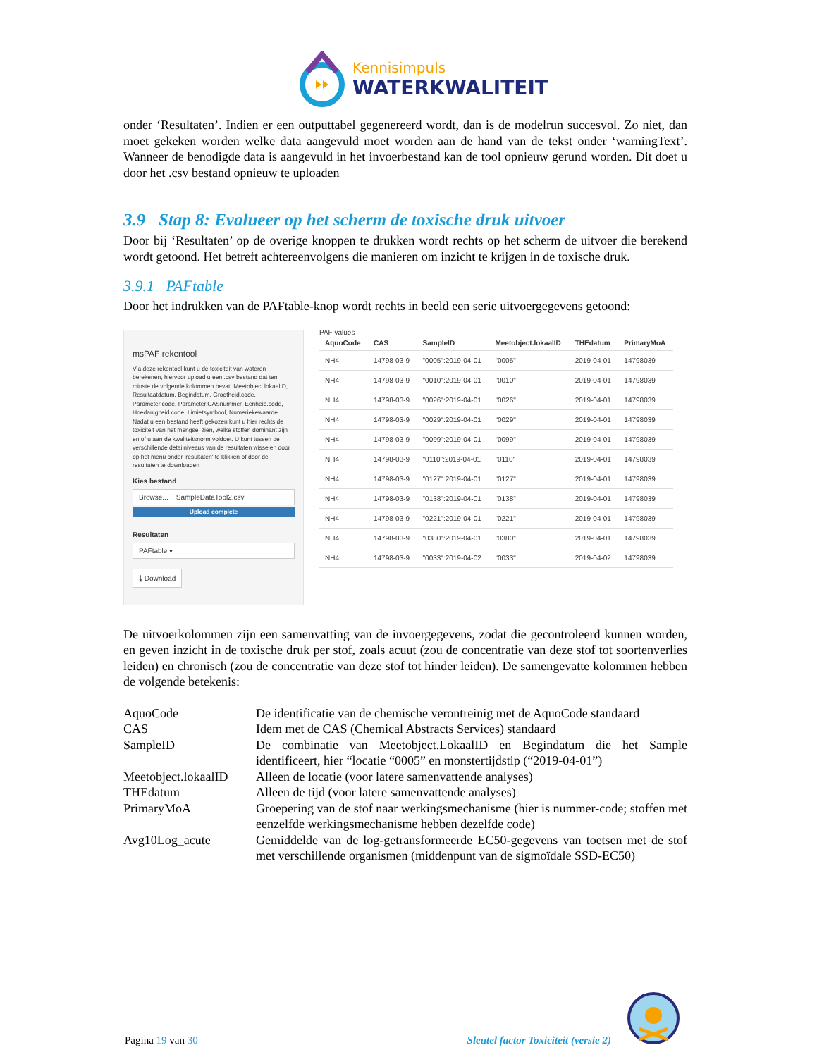Kennisimpuls
WATERKWALITEIT
onder ‘Resultaten’. Indien er een outputtabel gegenereerd wordt, dan is de modelrun succesvol. Zo niet, dan moet gekeken worden welke data aangevuld moet worden aan de hand van de tekst onder ‘warningText’. Wanneer de benodigde data is aangevuld in het invoerbestand kan de tool opnieuw gerund worden. Dit doet u door het .csv bestand opnieuw te uploaden
3.9 Stap 8: Evalueer op het scherm de toxische druk uitvoer
Door bij ‘Resultaten’ op de overige knoppen te drukken wordt rechts op het scherm de uitvoer die berekend wordt getoond. Het betreft achtereenvolgens die manieren om inzicht te krijgen in de toxische druk.
3.9.1 PAFtable
Door het indrukken van de PAFtable-knop wordt rechts in beeld een serie uitvoergegevens getoond:
msPAF rekentool
Via deze rekentool kunt u de toxiciteit van wateren berekenen, hiervoor upload u een .csv bestand dat ten minste de volgende kolommen bevat: Meetobject.lokaalID, Resultaatdatum, Begindatum, Grootheid.code, Parameter.code, Parameter.CASnummer, Eenheid.code, Hoedanigheid.code, Limietsymbool, Numeriekewaarde. Nadat u een bestand heeft gekozen kunt u hier rechts de toxiciteit van het mengsel zien, welke stoffen dominant zijn en of u aan de kwaliteitsnorm voldoet. U kunt tussen de verschillende detailniveaus van de resultaten wisselen door op het menu onder 'resultaten' te klikken of door de resultaten te downloaden
Kies bestand
Browse... SampleDataTool2.csv
Upload complete
Resultaten
PAFtable ▾
⤓ Download
PAF values
| AquoCode | CAS | SampleID | Meetobject.lokaalID | THEdatum | PrimaryMoA |
| --- | --- | --- | --- | --- | --- |
| NH4 | 14798-03-9 | "0005":2019-04-01 | "0005" | 2019-04-01 | 14798039 |
| NH4 | 14798-03-9 | "0010":2019-04-01 | "0010" | 2019-04-01 | 14798039 |
| NH4 | 14798-03-9 | "0026":2019-04-01 | "0026" | 2019-04-01 | 14798039 |
| NH4 | 14798-03-9 | "0029":2019-04-01 | "0029" | 2019-04-01 | 14798039 |
| NH4 | 14798-03-9 | "0099":2019-04-01 | "0099" | 2019-04-01 | 14798039 |
| NH4 | 14798-03-9 | "0110":2019-04-01 | "0110" | 2019-04-01 | 14798039 |
| NH4 | 14798-03-9 | "0127":2019-04-01 | "0127" | 2019-04-01 | 14798039 |
| NH4 | 14798-03-9 | "0138":2019-04-01 | "0138" | 2019-04-01 | 14798039 |
| NH4 | 14798-03-9 | "0221":2019-04-01 | "0221" | 2019-04-01 | 14798039 |
| NH4 | 14798-03-9 | "0380":2019-04-01 | "0380" | 2019-04-01 | 14798039 |
| NH4 | 14798-03-9 | "0033":2019-04-02 | "0033" | 2019-04-02 | 14798039 |
De uitvoerkolommen zijn een samenvatting van de invoergegevens, zodat die gecontroleerd kunnen worden, en geven inzicht in de toxische druk per stof, zoals acuut (zou de concentratie van deze stof tot soortenverlies leiden) en chronisch (zou de concentratie van deze stof tot hinder leiden). De samengevatte kolommen hebben de volgende betekenis:
| AquoCode | De identificatie van de chemische verontreinig met de AquoCode standaard |
| CAS | Idem met de CAS (Chemical Abstracts Services) standaard |
| SampleID | De combinatie van Meetobject.LokaalID en Begindatum die het Sample identificeert, hier “locatie “0005” en monstertijdstip (“2019-04-01”) |
| Meetobject.lokaalID | Alleen de locatie (voor latere samenvattende analyses) |
| THEdatum | Alleen de tijd (voor latere samenvattende analyses) |
| PrimaryMoA | Groepering van de stof naar werkingsmechanisme (hier is nummer-code; stoffen met eenzelfde werkingsmechanisme hebben dezelfde code) |
| Avg10Log_acute | Gemiddelde van de log-getransformeerde EC50-gegevens van toetsen met de stof met verschillende organismen (middenpunt van de sigmoïdale SSD-EC50) |
Pagina 19 van 30
Sleutel factor Toxiciteit (versie 2)